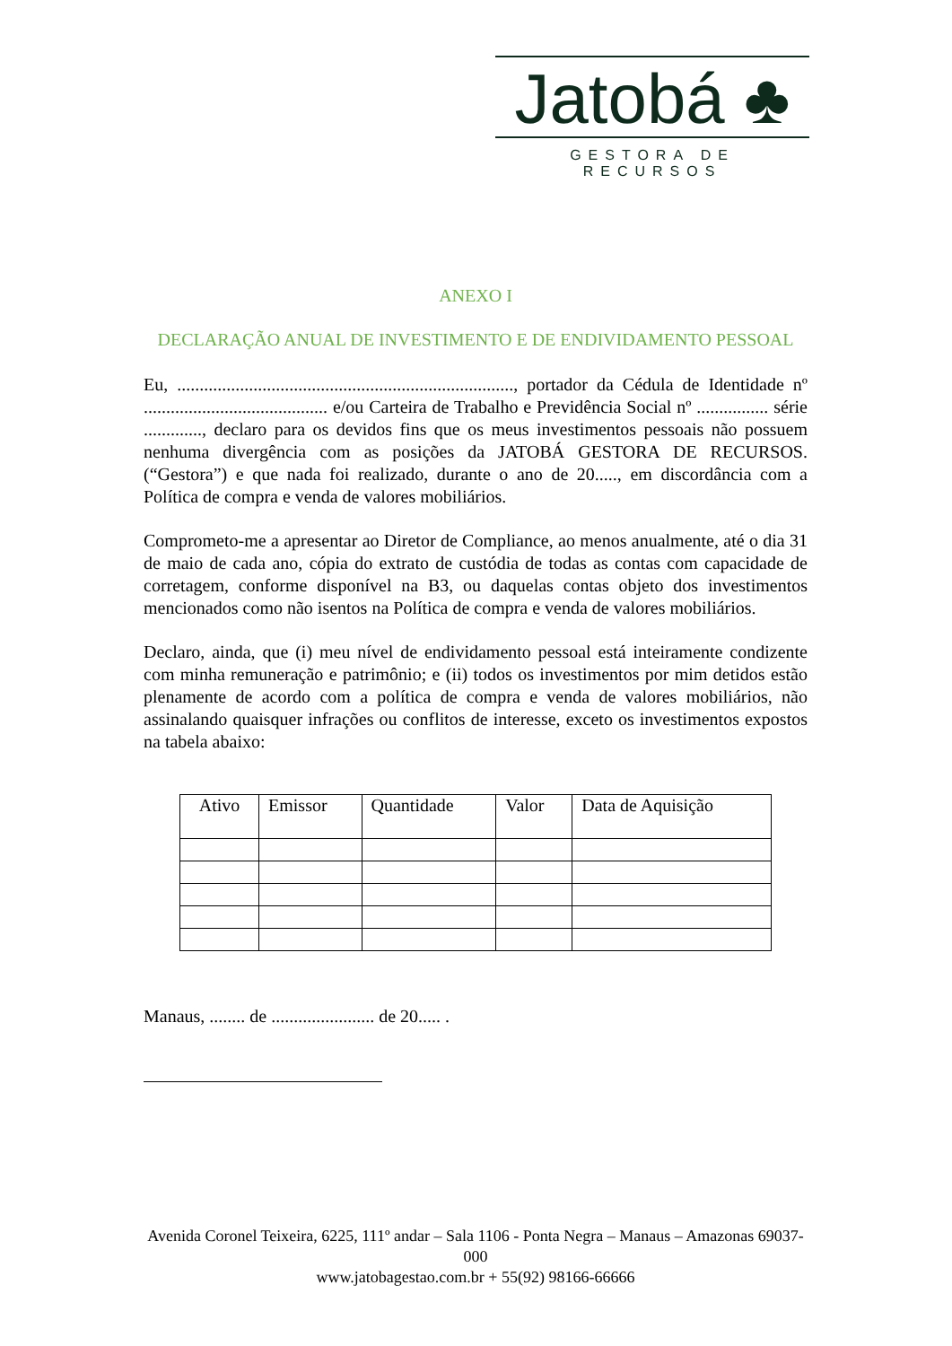Jatobá ♣
GESTORA DE RECURSOS
ANEXO I
DECLARAÇÃO ANUAL DE INVESTIMENTO E DE ENDIVIDAMENTO PESSOAL
Eu, ..........................................................................., portador da Cédula de Identidade nº ......................................... e/ou Carteira de Trabalho e Previdência Social nº ................ série ............., declaro para os devidos fins que os meus investimentos pessoais não possuem nenhuma divergência com as posições da JATOBÁ GESTORA DE RECURSOS. (“Gestora”) e que nada foi realizado, durante o ano de 20....., em discordância com a Política de compra e venda de valores mobiliários.
Comprometo-me a apresentar ao Diretor de Compliance, ao menos anualmente, até o dia 31 de maio de cada ano, cópia do extrato de custódia de todas as contas com capacidade de corretagem, conforme disponível na B3, ou daquelas contas objeto dos investimentos mencionados como não isentos na Política de compra e venda de valores mobiliários.
Declaro, ainda, que (i) meu nível de endividamento pessoal está inteiramente condizente com minha remuneração e patrimônio; e (ii) todos os investimentos por mim detidos estão plenamente de acordo com a política de compra e venda de valores mobiliários, não assinalando quaisquer infrações ou conflitos de interesse, exceto os investimentos expostos na tabela abaixo:
| Ativo | Emissor | Quantidade | Valor | Data de Aquisição |
| --- | --- | --- | --- | --- |
Manaus, ........ de ....................... de 20..... .
Avenida Coronel Teixeira, 6225, 111º andar – Sala 1106 - Ponta Negra – Manaus – Amazonas 69037-000
www.jatobagestao.com.br + 55(92) 98166-66666